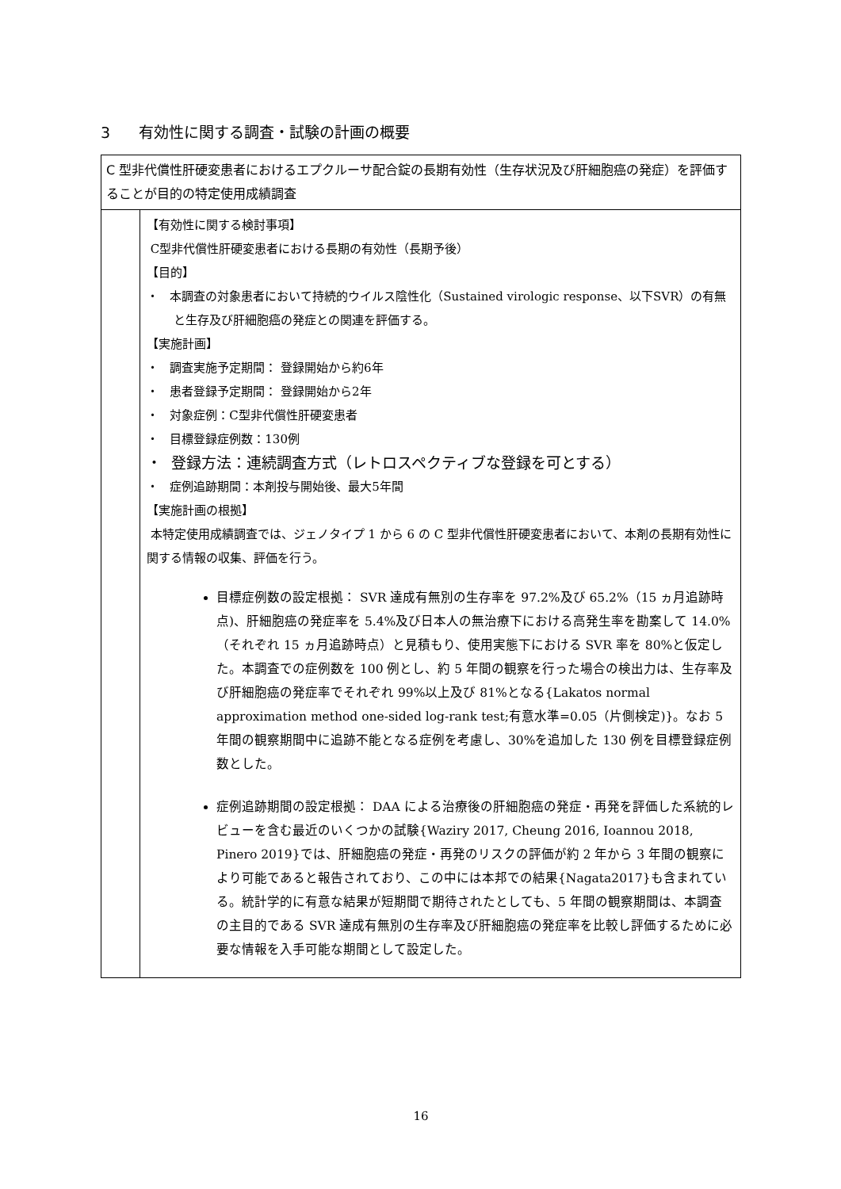3 有効性に関する調査・試験の計画の概要
| C 型非代償性肝硬変患者におけるエプクルーサ配合錠の長期有効性（生存状況及び肝細胞癌の発症）を評価することが目的の特定使用成績調査 | |
| | 【有効性に関する検討事項】 C型非代償性肝硬変患者における長期の有効性（長期予後） 【目的】 ・ 本調査の対象患者において持続的ウイルス陰性化（Sustained virologic response、以下SVR）の有無と生存及び肝細胞癌の発症との関連を評価する。 【実施計画】 ・ 調査実施予定期間： 登録開始から約6年 ・ 患者登録予定期間： 登録開始から2年 ・ 対象症例：C型非代償性肝硬変患者 ・ 目標登録症例数：130例 ・ 登録方法：連続調査方式（レトロスペクティブな登録を可とする） ・ 症例追跡期間：本剤投与開始後、最大5年間 【実施計画の根拠】 本特定使用成績調査では、ジェノタイプ 1 から 6 の C 型非代償性肝硬変患者において、本剤の長期有効性に関する情報の収集、評価を行う。 目標症例数の設定根拠： SVR 達成有無別の生存率を 97.2%及び 65.2%（15 ヵ月追跡時点)、肝細胞癌の発症率を 5.4%及び日本人の無治療下における高発生率を勘案して 14.0%（それぞれ 15 ヵ月追跡時点）と見積もり、使用実態下における SVR 率を 80%と仮定した。本調査での症例数を 100 例とし、約 5 年間の観察を行った場合の検出力は、生存率及び肝細胞癌の発症率でそれぞれ 99%以上及び 81%となる{Lakatos normal approximation method one-sided log-rank test;有意水準=0.05（片側検定)}。なお 5 年間の観察期間中に追跡不能となる症例を考慮し、30%を追加した 130 例を目標登録症例数とした。 症例追跡期間の設定根拠： DAA による治療後の肝細胞癌の発症・再発を評価した系統的レビューを含む最近のいくつかの試験{Waziry 2017, Cheung 2016, Ioannou 2018, Pinero 2019}では、肝細胞癌の発症・再発のリスクの評価が約 2 年から 3 年間の観察により可能であると報告されており、この中には本邦での結果{Nagata2017}も含まれている。統計学的に有意な結果が短期間で期待されたとしても、5 年間の観察期間は、本調査の主目的である SVR 達成有無別の生存率及び肝細胞癌の発症率を比較し評価するために必要な情報を入手可能な期間として設定した。 |
16